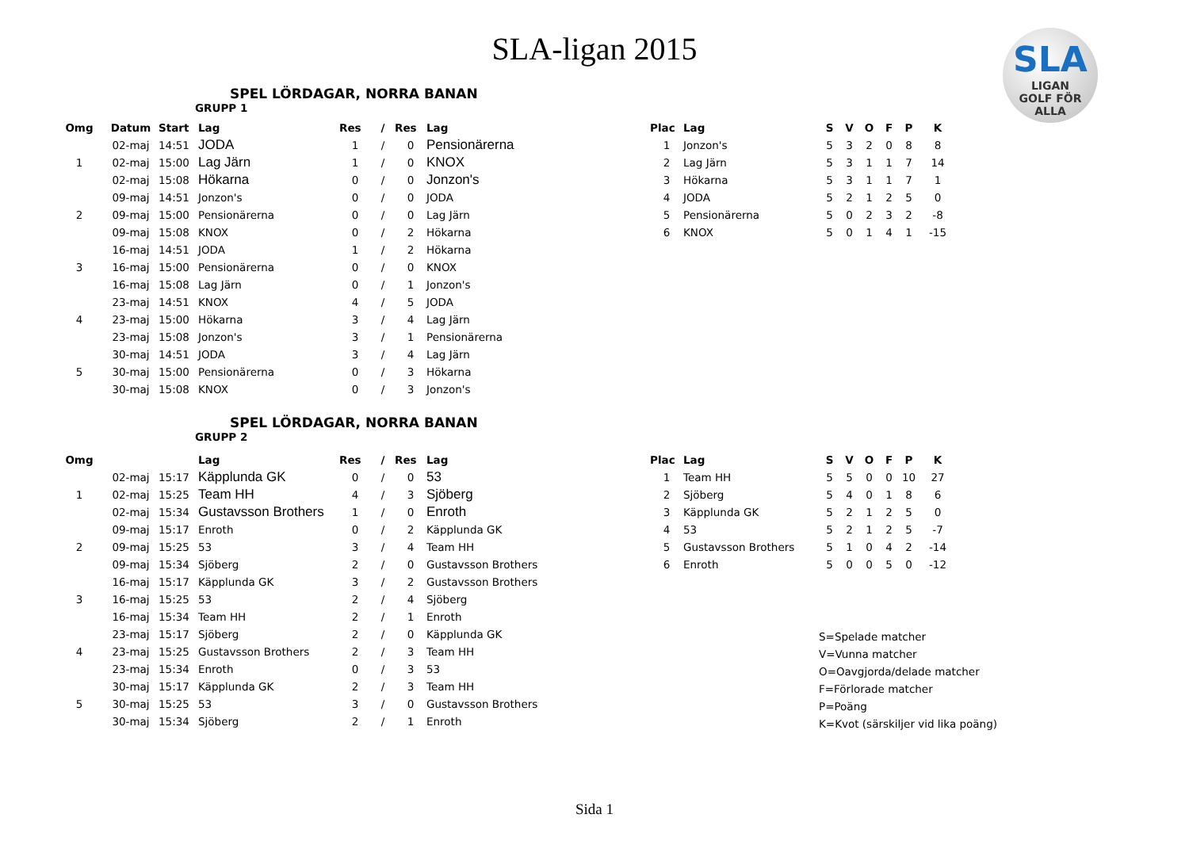SLA-ligan 2015
SLA
LIGAN
GOLF FÖR ALLA
SPEL LÖRDAGAR, NORRA BANAN
GRUPP 1
| Omg | Datum | Start | Lag | Res | / | Res | Lag |
| --- | --- | --- | --- | --- | --- | --- | --- |
| | 02-maj | 14:51 | JODA | 1 | / | 0 | Pensionärerna |
| 1 | 02-maj | 15:00 | Lag Järn | 1 | / | 0 | KNOX |
| | 02-maj | 15:08 | Hökarna | 0 | / | 0 | Jonzon's |
| | 09-maj | 14:51 | Jonzon's | 0 | / | 0 | JODA |
| 2 | 09-maj | 15:00 | Pensionärerna | 0 | / | 0 | Lag Järn |
| | 09-maj | 15:08 | KNOX | 0 | / | 2 | Hökarna |
| | 16-maj | 14:51 | JODA | 1 | / | 2 | Hökarna |
| 3 | 16-maj | 15:00 | Pensionärerna | 0 | / | 0 | KNOX |
| | 16-maj | 15:08 | Lag Järn | 0 | / | 1 | Jonzon's |
| | 23-maj | 14:51 | KNOX | 4 | / | 5 | JODA |
| 4 | 23-maj | 15:00 | Hökarna | 3 | / | 4 | Lag Järn |
| | 23-maj | 15:08 | Jonzon's | 3 | / | 1 | Pensionärerna |
| | 30-maj | 14:51 | JODA | 3 | / | 4 | Lag Järn |
| 5 | 30-maj | 15:00 | Pensionärerna | 0 | / | 3 | Hökarna |
| | 30-maj | 15:08 | KNOX | 0 | / | 3 | Jonzon's |
| Plac | Lag | S | V | O | F | P | K |
| --- | --- | --- | --- | --- | --- | --- | --- |
| 1 | Jonzon's | 5 | 3 | 2 | 0 | 8 | 8 |
| 2 | Lag Järn | 5 | 3 | 1 | 1 | 7 | 14 |
| 3 | Hökarna | 5 | 3 | 1 | 1 | 7 | 1 |
| 4 | JODA | 5 | 2 | 1 | 2 | 5 | 0 |
| 5 | Pensionärerna | 5 | 0 | 2 | 3 | 2 | -8 |
| 6 | KNOX | 5 | 0 | 1 | 4 | 1 | -15 |
SPEL LÖRDAGAR, NORRA BANAN
GRUPP 2
| Omg | | | Lag | Res | / | Res | Lag |
| --- | --- | --- | --- | --- | --- | --- | --- |
| | 02-maj | 15:17 | Käpplunda GK | 0 | / | 0 | 53 |
| 1 | 02-maj | 15:25 | Team HH | 4 | / | 3 | Sjöberg |
| | 02-maj | 15:34 | Gustavsson Brothers | 1 | / | 0 | Enroth |
| | 09-maj | 15:17 | Enroth | 0 | / | 2 | Käpplunda GK |
| 2 | 09-maj | 15:25 | 53 | 3 | / | 4 | Team HH |
| | 09-maj | 15:34 | Sjöberg | 2 | / | 0 | Gustavsson Brothers |
| | 16-maj | 15:17 | Käpplunda GK | 3 | / | 2 | Gustavsson Brothers |
| 3 | 16-maj | 15:25 | 53 | 2 | / | 4 | Sjöberg |
| | 16-maj | 15:34 | Team HH | 2 | / | 1 | Enroth |
| | 23-maj | 15:17 | Sjöberg | 2 | / | 0 | Käpplunda GK |
| 4 | 23-maj | 15:25 | Gustavsson Brothers | 2 | / | 3 | Team HH |
| | 23-maj | 15:34 | Enroth | 0 | / | 3 | 53 |
| | 30-maj | 15:17 | Käpplunda GK | 2 | / | 3 | Team HH |
| 5 | 30-maj | 15:25 | 53 | 3 | / | 0 | Gustavsson Brothers |
| | 30-maj | 15:34 | Sjöberg | 2 | / | 1 | Enroth |
| Plac | Lag | S | V | O | F | P | K |
| --- | --- | --- | --- | --- | --- | --- | --- |
| 1 | Team HH | 5 | 5 | 0 | 0 | 10 | 27 |
| 2 | Sjöberg | 5 | 4 | 0 | 1 | 8 | 6 |
| 3 | Käpplunda GK | 5 | 2 | 1 | 2 | 5 | 0 |
| 4 | 53 | 5 | 2 | 1 | 2 | 5 | -7 |
| 5 | Gustavsson Brothers | 5 | 1 | 0 | 4 | 2 | -14 |
| 6 | Enroth | 5 | 0 | 0 | 5 | 0 | -12 |
S=Spelade matcher
V=Vunna matcher
O=Oavgjorda/delade matcher
F=Förlorade matcher
P=Poäng
K=Kvot (särskiljer vid lika poäng)
Sida 1